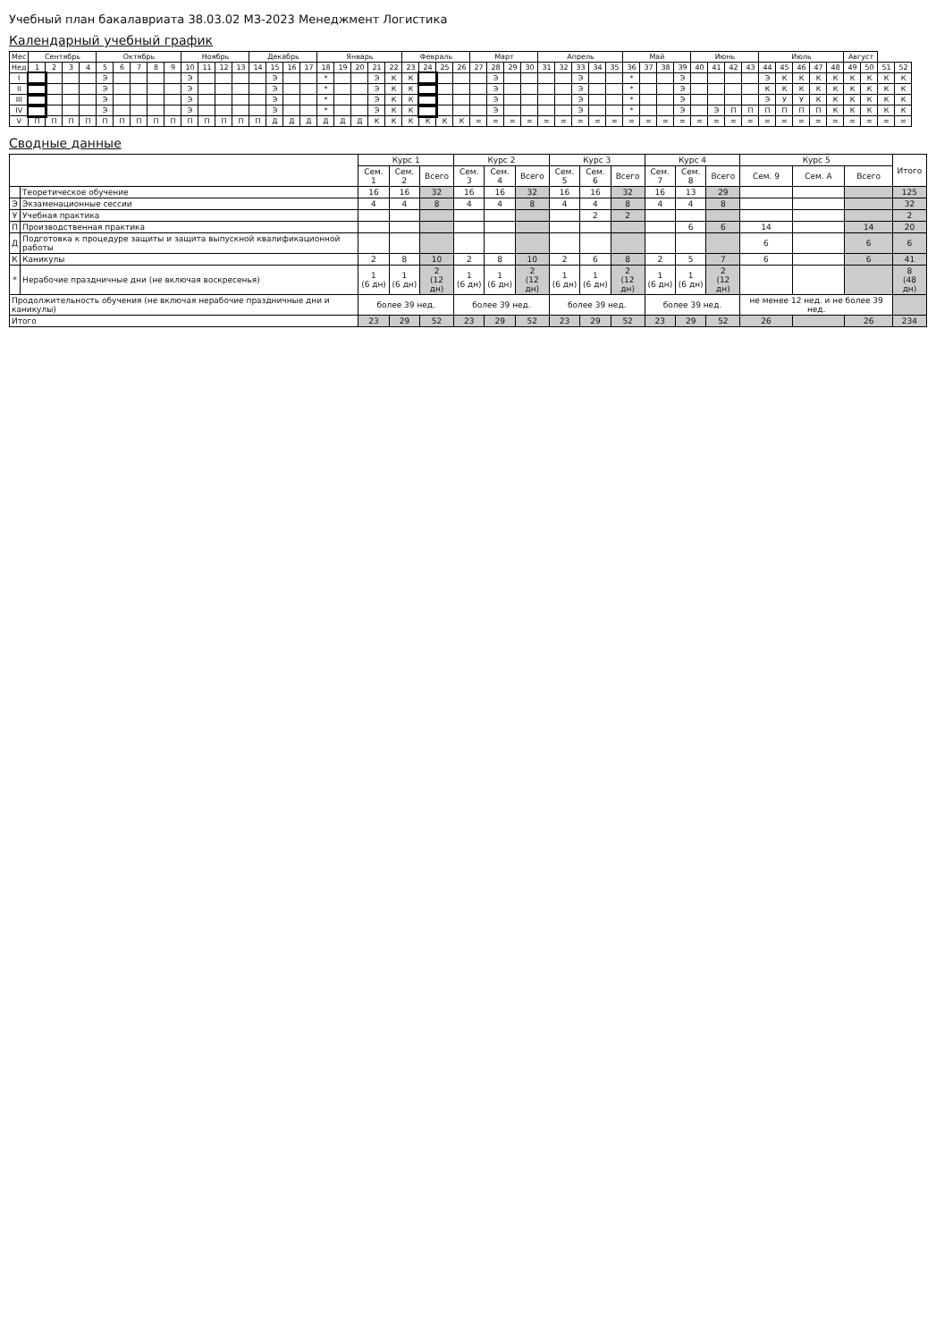Учебный план бакалавриата 38.03.02 МЗ-2023 Менеджмент Логистика
Календарный учебный график
| Мес | Сентябрь | | | | Октябрь | | | | | Ноябрь | | | | Декабрь | | | | Январь | | | | | Февраль | | | | Март | | | | Апрель | | | | | Май | | | | Июнь | | | | Июль | | | | | Август | | | |
| --- | --- | --- | --- | --- | --- | --- | --- | --- | --- | --- | --- | --- | --- | --- | --- | --- | --- | --- | --- | --- | --- | --- | --- | --- | --- | --- | --- | --- | --- | --- | --- | --- | --- | --- | --- | --- | --- | --- | --- | --- | --- | --- | --- | --- | --- | --- | --- | --- | --- | --- | --- | --- |
| Нед | 1 | 2 | 3 | 4 | 5 | 6 | 7 | 8 | 9 | 10 | 11 | 12 | 13 | 14 | 15 | 16 | 17 | 18 | 19 | 20 | 21 | 22 | 23 | 24 | 25 | 26 | 27 | 28 | 29 | 30 | 31 | 32 | 33 | 34 | 35 | 36 | 37 | 38 | 39 | 40 | 41 | 42 | 43 | 44 | 45 | 46 | 47 | 48 | 49 | 50 | 51 | 52 |
| I | | | | | Э | | | | | Э | | | | | Э | | | * | | | Э | К | К | | | | | Э | | | | | Э | | | * | | | Э | | | | | Э | К | К | К | К | К | К | К | К |
| II | | | | | Э | | | | | Э | | | | | Э | | | * | | | Э | К | К | | | | | Э | | | | | Э | | | * | | | Э | | | | | К | К | К | К | К | К | К | К | К |
| III | | | | | Э | | | | | Э | | | | | Э | | | * | | | Э | К | К | | | | | Э | | | | | Э | | | * | | | Э | | | | | Э | У | У | К | К | К | К | К | К |
| IV | | | | | Э | | | | | Э | | | | | Э | | | * | | | Э | К | К | | | | | Э | | | | | Э | | | * | | | Э | | Э | П | П | П | П | П | П | К | К | К | К | К |
| V | П | П | П | П | П | П | П | П | П | П | П | П | П | П | Д | Д | Д | Д | Д | Д | К | К | К | К | К | К | = | = | = | = | = | = | = | = | = | = | = | = | = | = | = | = | = | = | = | = | = | = | = | = | = | = |
Сводные данные
| | | Курс 1 | | | Курс 2 | | | Курс 3 | | | Курс 4 | | | Курс 5 | | | Итого |
| --- | --- | --- | --- | --- | --- | --- | --- | --- | --- | --- | --- | --- | --- | --- | --- | --- | --- |
| | | Сем. 1 | Сем. 2 | Всего | Сем. 3 | Сем. 4 | Всего | Сем. 5 | Сем. 6 | Всего | Сем. 7 | Сем. 8 | Всего | Сем. 9 | Сем. A | Всего | |
| | Теоретическое обучение | 16 | 16 | 32 | 16 | 16 | 32 | 16 | 16 | 32 | 16 | 13 | 29 | | | | 125 |
| Э | Экзаменационные сессии | 4 | 4 | 8 | 4 | 4 | 8 | 4 | 4 | 8 | 4 | 4 | 8 | | | | 32 |
| У | Учебная практика | | | | | | | | 2 | 2 | | | | | | | 2 |
| П | Производственная практика | | | | | | | | | | | 6 | 6 | 14 | | 14 | 20 |
| Д | Подготовка к процедуре защиты и защита выпускной квалификационной работы | | | | | | | | | | | | | 6 | | 6 | 6 |
| К | Каникулы | 2 | 8 | 10 | 2 | 8 | 10 | 2 | 6 | 8 | 2 | 5 | 7 | 6 | | 6 | 41 |
| * | Нерабочие праздничные дни (не включая воскресенья) | 1 (6 дн) | 1 (6 дн) | 2 (12 дн) | 1 (6 дн) | 1 (6 дн) | 2 (12 дн) | 1 (6 дн) | 1 (6 дн) | 2 (12 дн) | 1 (6 дн) | 1 (6 дн) | 2 (12 дн) | | | | 8 (48 дн) |
| Продолжительность обучения (не включая нерабочие праздничные дни и каникулы) | | более 39 нед. | | | более 39 нед. | | | более 39 нед. | | | более 39 нед. | | | не менее 12 нед. и не более 39 нед. | | | |
| Итого | | 23 | 29 | 52 | 23 | 29 | 52 | 23 | 29 | 52 | 23 | 29 | 52 | 26 | | 26 | 234 |